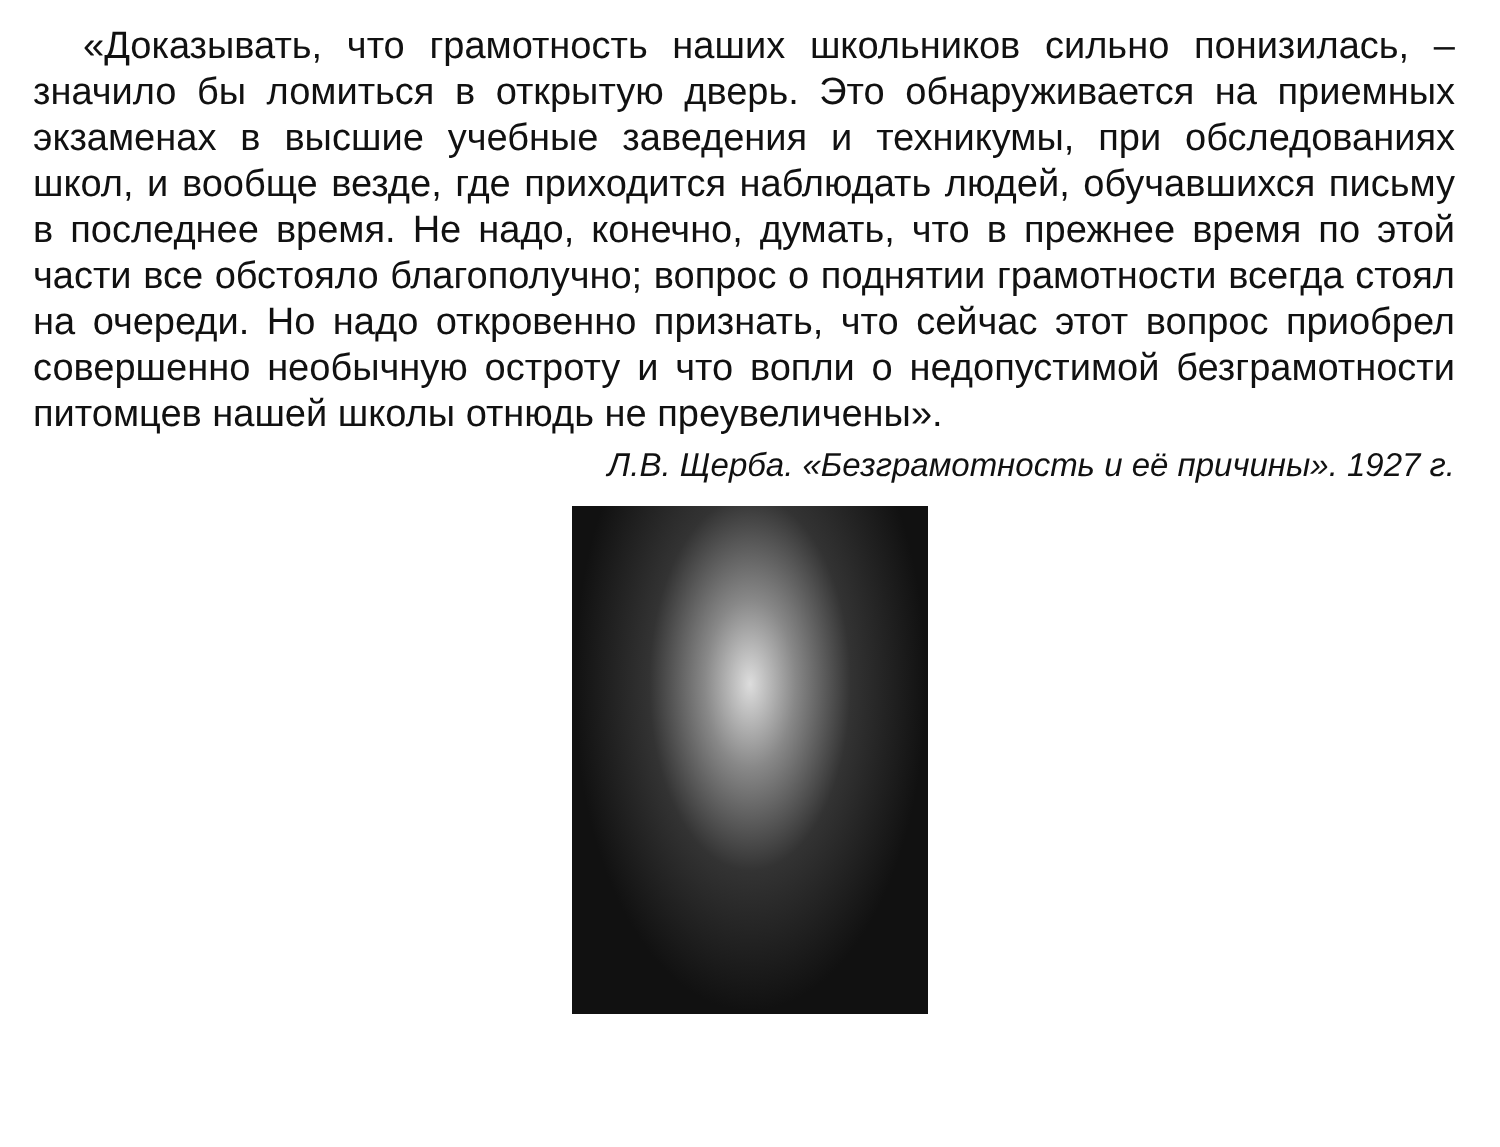«Доказывать, что грамотность наших школьников сильно понизилась, – значило бы ломиться в открытую дверь. Это обнаруживается на приемных экзаменах в высшие учебные заведения и техникумы, при обследованиях школ, и вообще везде, где приходится наблюдать людей, обучавшихся письму в последнее время. Не надо, конечно, думать, что в прежнее время по этой части все обстояло благополучно; вопрос о поднятии грамотности всегда стоял на очереди. Но надо откровенно признать, что сейчас этот вопрос приобрел совершенно необычную остроту и что вопли о недопустимой безграмотности питомцев нашей школы отнюдь не преувеличены».
Л.В. Щерба. «Безграмотность и её причины». 1927 г.